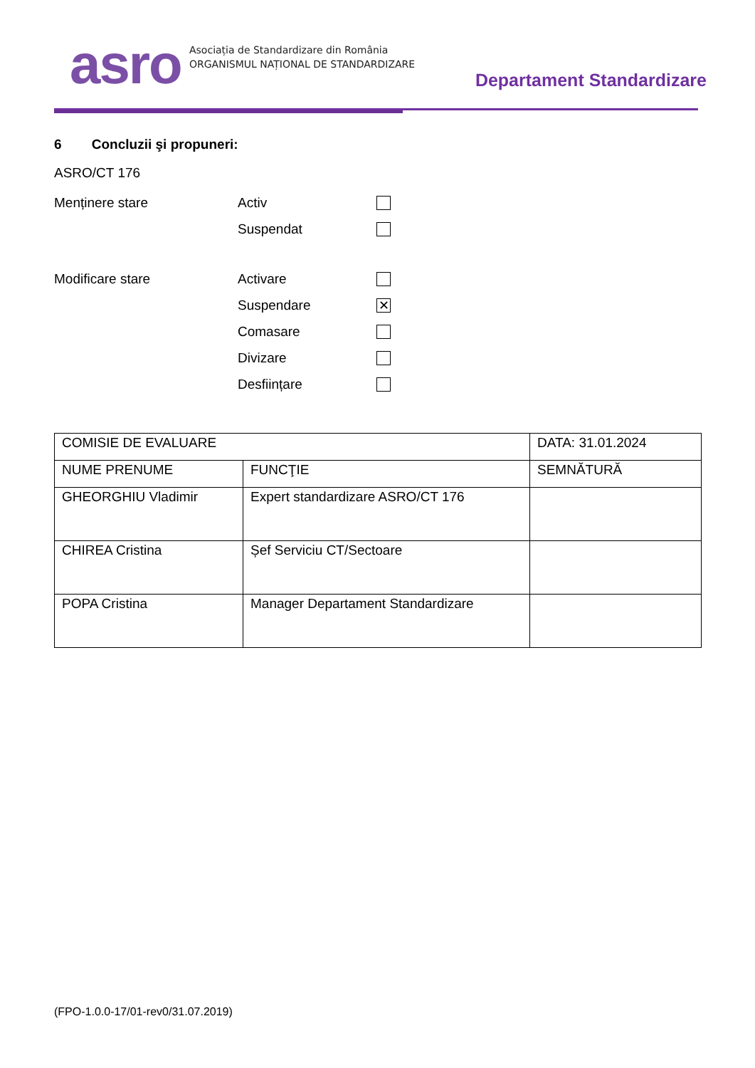asro
Asociația de Standardizare din România
ORGANISMUL NAȚIONAL DE STANDARDIZARE
Departament Standardizare
6 Concluzii şi propuneri:
ASRO/CT 176
Menținere stare Activ
Suspendat
Modificare stare Activare
Suspendare
✕
Comasare
Divizare
Desființare
| COMISIE DE EVALUARE | | DATA: 31.01.2024 |
| NUME PRENUME | FUNCŢIE | SEMNĂTURĂ |
| GHEORGHIU Vladimir | Expert standardizare ASRO/CT 176 | |
| CHIREA Cristina | Șef Serviciu CT/Sectoare | |
| POPA Cristina | Manager Departament Standardizare | |
(FPO-1.0.0-17/01-rev0/31.07.2019)